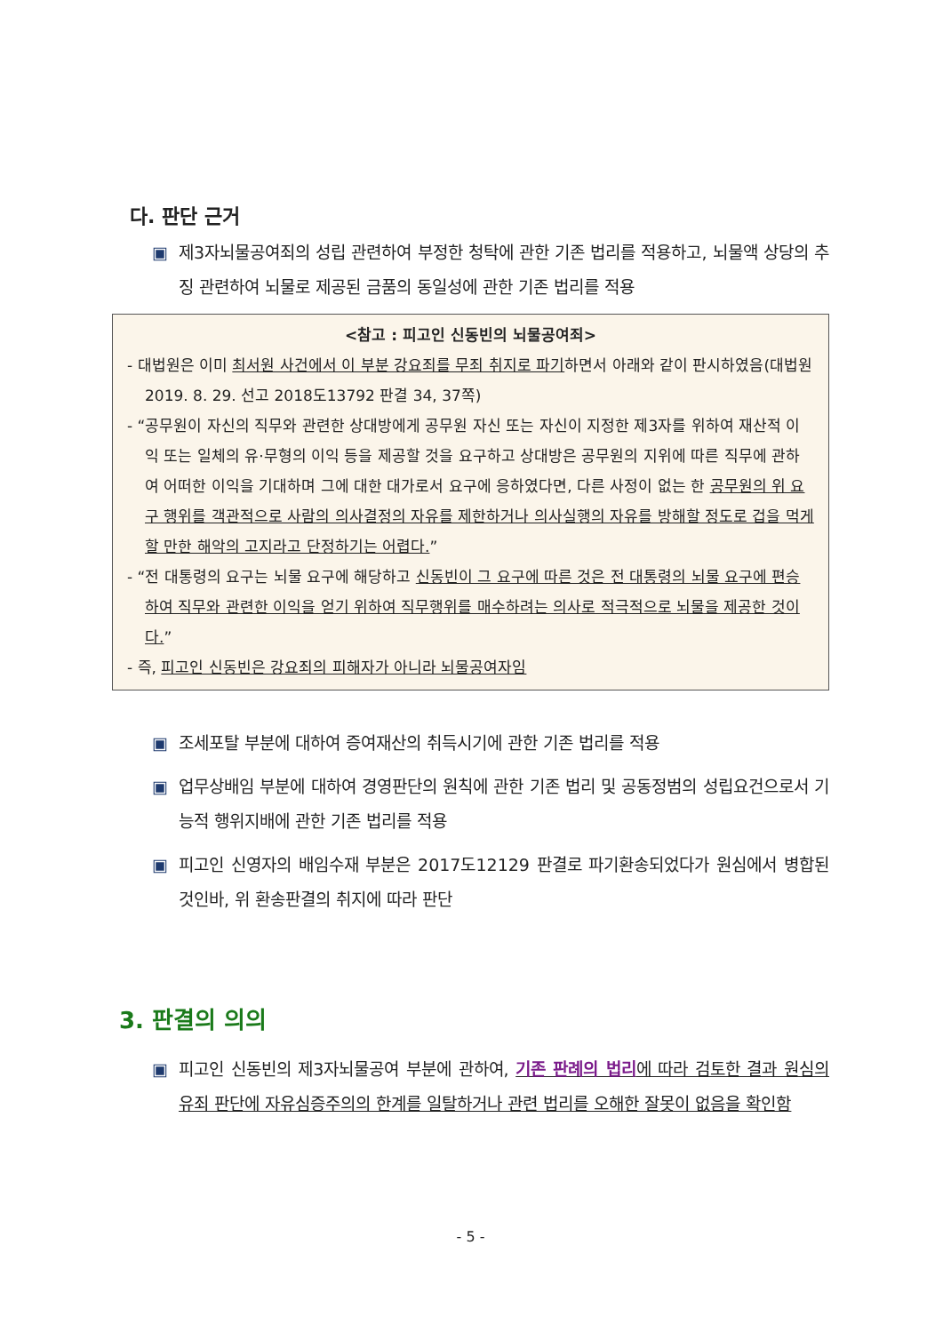다. 판단 근거
▣ 제3자뇌물공여죄의 성립 관련하여 부정한 청탁에 관한 기존 법리를 적용하고, 뇌물액 상당의 추징 관련하여 뇌물로 제공된 금품의 동일성에 관한 기존 법리를 적용
<참고 : 피고인 신동빈의 뇌물공여죄>
- 대법원은 이미 최서원 사건에서 이 부분 강요죄를 무죄 취지로 파기하면서 아래와 같이 판시하였음(대법원 2019. 8. 29. 선고 2018도13792 판결 34, 37쪽)
- “공무원이 자신의 직무와 관련한 상대방에게 공무원 자신 또는 자신이 지정한 제3자를 위하여 재산적 이익 또는 일체의 유·무형의 이익 등을 제공할 것을 요구하고 상대방은 공무원의 지위에 따른 직무에 관하여 어떠한 이익을 기대하며 그에 대한 대가로서 요구에 응하였다면, 다른 사정이 없는 한 공무원의 위 요구 행위를 객관적으로 사람의 의사결정의 자유를 제한하거나 의사실행의 자유를 방해할 정도로 겁을 먹게 할 만한 해악의 고지라고 단정하기는 어렵다.”
- “전 대통령의 요구는 뇌물 요구에 해당하고 신동빈이 그 요구에 따른 것은 전 대통령의 뇌물 요구에 편승하여 직무와 관련한 이익을 얻기 위하여 직무행위를 매수하려는 의사로 적극적으로 뇌물을 제공한 것이다.”
- 즉, 피고인 신동빈은 강요죄의 피해자가 아니라 뇌물공여자임
▣ 조세포탈 부분에 대하여 증여재산의 취득시기에 관한 기존 법리를 적용
▣ 업무상배임 부분에 대하여 경영판단의 원칙에 관한 기존 법리 및 공동정범의 성립요건으로서 기능적 행위지배에 관한 기존 법리를 적용
▣ 피고인 신영자의 배임수재 부분은 2017도12129 판결로 파기환송되었다가 원심에서 병합된 것인바, 위 환송판결의 취지에 따라 판단
3. 판결의 의의
▣ 피고인 신동빈의 제3자뇌물공여 부분에 관하여, 기존 판례의 법리에 따라 검토한 결과 원심의 유죄 판단에 자유심증주의의 한계를 일탈하거나 관련 법리를 오해한 잘못이 없음을 확인함
- 5 -